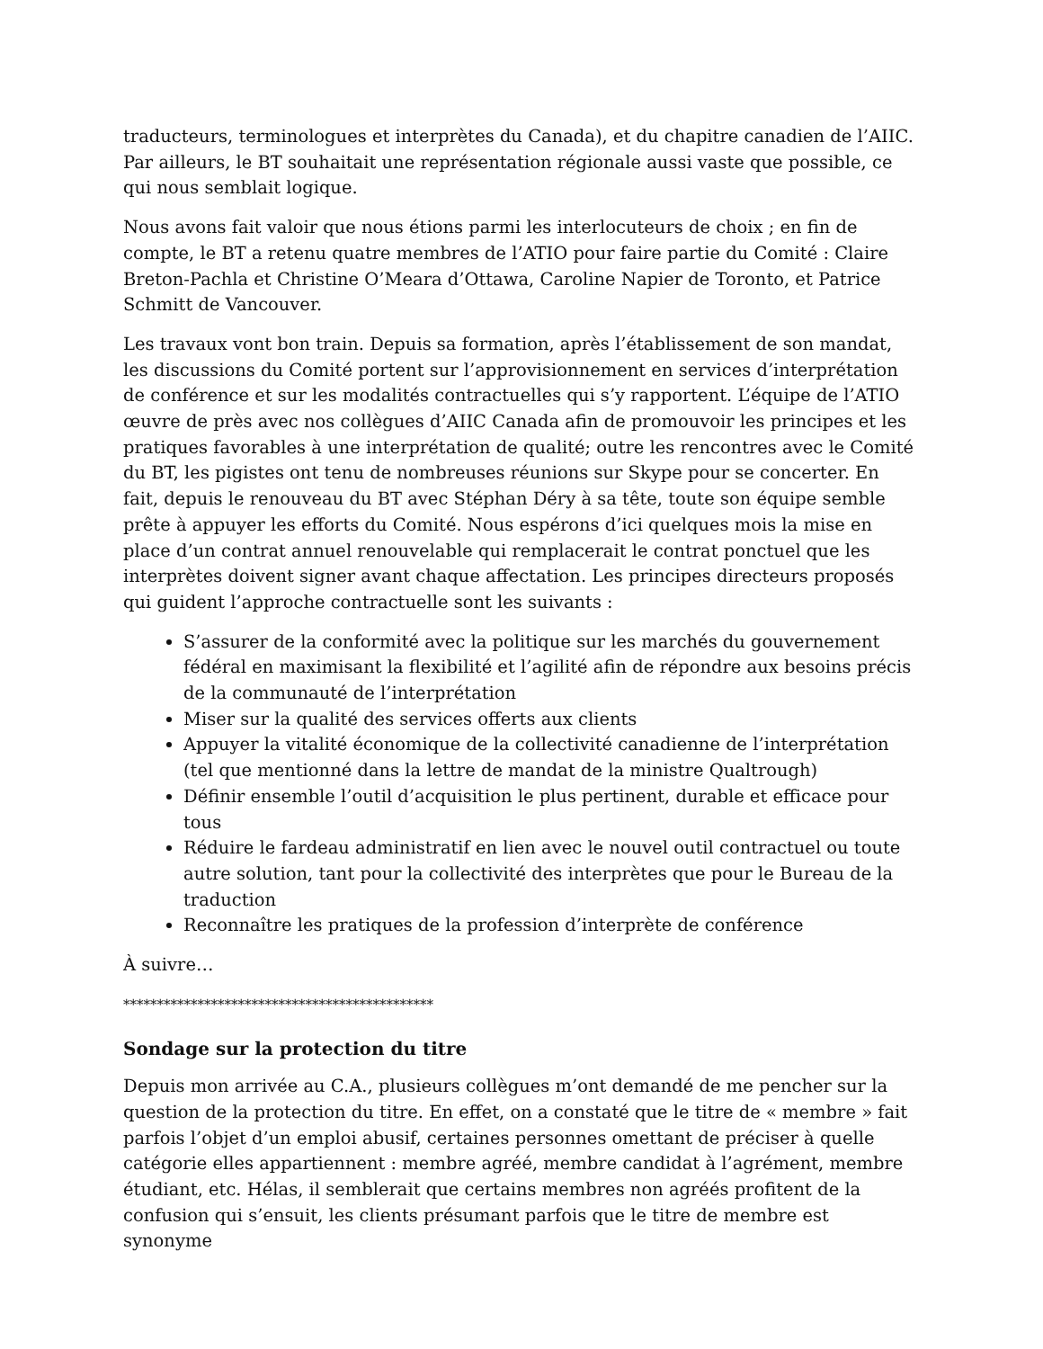traducteurs, terminologues et interprètes du Canada), et du chapitre canadien de l’AIIC. Par ailleurs, le BT souhaitait une représentation régionale aussi vaste que possible, ce qui nous semblait logique.
Nous avons fait valoir que nous étions parmi les interlocuteurs de choix ; en fin de compte, le BT a retenu quatre membres de l’ATIO pour faire partie du Comité : Claire Breton-Pachla et Christine O’Meara d’Ottawa, Caroline Napier de Toronto, et Patrice Schmitt de Vancouver.
Les travaux vont bon train. Depuis sa formation, après l’établissement de son mandat, les discussions du Comité portent sur l’approvisionnement en services d’interprétation de conférence et sur les modalités contractuelles qui s’y rapportent. L’équipe de l’ATIO œuvre de près avec nos collègues d’AIIC Canada afin de promouvoir les principes et les pratiques favorables à une interprétation de qualité; outre les rencontres avec le Comité du BT, les pigistes ont tenu de nombreuses réunions sur Skype pour se concerter. En fait, depuis le renouveau du BT avec Stéphan Déry à sa tête, toute son équipe semble prête à appuyer les efforts du Comité. Nous espérons d’ici quelques mois la mise en place d’un contrat annuel renouvelable qui remplacerait le contrat ponctuel que les interprètes doivent signer avant chaque affectation. Les principes directeurs proposés qui guident l’approche contractuelle sont les suivants :
S’assurer de la conformité avec la politique sur les marchés du gouvernement fédéral en maximisant la flexibilité et l’agilité afin de répondre aux besoins précis de la communauté de l’interprétation
Miser sur la qualité des services offerts aux clients
Appuyer la vitalité économique de la collectivité canadienne de l’interprétation (tel que mentionné dans la lettre de mandat de la ministre Qualtrough)
Définir ensemble l’outil d’acquisition le plus pertinent, durable et efficace pour tous
Réduire le fardeau administratif en lien avec le nouvel outil contractuel ou toute autre solution, tant pour la collectivité des interprètes que pour le Bureau de la traduction
Reconnaître les pratiques de la profession d’interprète de conférence
À suivre…
**********************************************
Sondage sur la protection du titre
Depuis mon arrivée au C.A., plusieurs collègues m’ont demandé de me pencher sur la question de la protection du titre. En effet, on a constaté que le titre de « membre » fait parfois l’objet d’un emploi abusif, certaines personnes omettant de préciser à quelle catégorie elles appartiennent : membre agréé, membre candidat à l’agrément, membre étudiant, etc. Hélas, il semblerait que certains membres non agréés profitent de la confusion qui s’ensuit, les clients présumant parfois que le titre de membre est synonyme